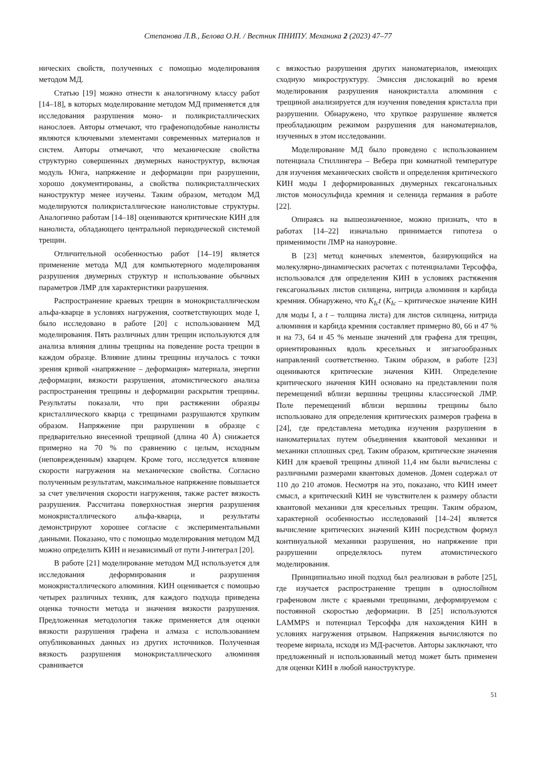Степанова Л.В., Белова О.Н. / Вестник ПНИПУ. Механика 2 (2023) 47–77
нических свойств, полученных с помощью моделирования методом МД.
Статью [19] можно отнести к аналогичному классу работ [14–18], в которых моделирование методом МД применяется для исследования разрушения моно- и поликристаллических нанослоев. Авторы отмечают, что графеноподобные нанолисты являются ключевыми элементами современных материалов и систем. Авторы отмечают, что механические свойства структурно совершенных двумерных наноструктур, включая модуль Юнга, напряжение и деформации при разрушении, хорошо документированы, а свойства поликристаллических наноструктур менее изучены. Таким образом, методом МД моделируются поликристаллические нанолистовые структуры. Аналогично работам [14–18] оцениваются критические КИН для нанолиста, обладающего центральной периодической системой трещин.
Отличительной особенностью работ [14–19] является применение метода МД для компьютерного моделирования разрушения двумерных структур и использование обычных параметров ЛМР для характеристики разрушения.
Распространение краевых трещин в монокристаллическом альфа-кварце в условиях нагружения, соответствующих моде I, было исследовано в работе [20] с использованием МД моделирования. Пять различных длин трещин используются для анализа влияния длины трещины на поведение роста трещин в каждом образце. Влияние длины трещины изучалось с точки зрения кривой «напряжение – деформация» материала, энергии деформации, вязкости разрушения, атомистического анализа распространения трещины и деформации раскрытия трещины. Результаты показали, что при растяжении образцы кристаллического кварца с трещинами разрушаются хрупким образом. Напряжение при разрушении в образце с предварительно внесенной трещиной (длина 40 Å) снижается примерно на 70 % по сравнению с целым, исходным (неповрежденным) кварцем. Кроме того, исследуется влияние скорости нагружения на механические свойства. Согласно полученным результатам, максимальное напряжение повышается за счет увеличения скорости нагружения, также растет вязкость разрушения. Рассчитана поверхностная энергия разрушения монокристаллического альфа-кварца, и результаты демонстрируют хорошее согласие с экспериментальными данными. Показано, что с помощью моделирования методом МД можно определить КИН и независимый от пути J-интеграл [20].
В работе [21] моделирование методом МД используется для исследования деформирования и разрушения монокристаллического алюминия. КИН оценивается с помощью четырех различных техник, для каждого подхода приведена оценка точности метода и значения вязкости разрушения. Предложенная методология также применяется для оценки вязкости разрушения графена и алмаза с использованием опубликованных данных из других источников. Полученная вязкость разрушения монокристаллического алюминия сравнивается
с вязкостью разрушения других наноматериалов, имеющих сходную микроструктуру. Эмиссия дислокаций во время моделирования разрушения нанокристалла алюминия с трещиной анализируется для изучения поведения кристалла при разрушении. Обнаружено, что хрупкое разрушение является преобладающим режимом разрушения для наноматериалов, изученных в этом исследовании.
Моделирование МД было проведено с использованием потенциала Стиллингера – Вебера при комнатной температуре для изучения механических свойств и определения критического КИН моды I деформированных двумерных гексагональных листов моносульфида кремния и селенида германия в работе [22].
Опираясь на вышеозначенное, можно признать, что в работах [14–22] изначально принимается гипотеза о применимости ЛМР на наноуровне.
В [23] метод конечных элементов, базирующийся на молекулярно-динамических расчетах с потенциалами Терсоффа, использовался для определения КИН в условиях растяжения гексагональных листов силицена, нитрида алюминия и карбида кремния. Обнаружено, что K<sub>Ic</sub>t (K<sub>Ic</sub> – критическое значение КИН для моды I, а t – толщина листа) для листов силицена, нитрида алюминия и карбида кремния составляет примерно 80, 66 и 47 % и на 73, 64 и 45 % меньше значений для графена для трещин, ориентированных вдоль кресельных и зигзагообразных направлений соответственно. Таким образом, в работе [23] оцениваются критические значения КИН. Определение критического значения КИН основано на представлении поля перемещений вблизи вершины трещины классической ЛМР. Поле перемещений вблизи вершины трещины было использовано для определения критических размеров графена в [24], где представлена методика изучения разрушения в наноматериалах путем объединения квантовой механики и механики сплошных сред. Таким образом, критические значения КИН для краевой трещины длиной 11,4 нм были вычислены с различными размерами квантовых доменов. Домен содержал от 110 до 210 атомов. Несмотря на это, показано, что КИН имеет смысл, а критический КИН не чувствителен к размеру области квантовой механики для кресельных трещин. Таким образом, характерной особенностью исследований [14–24] является вычисление критических значений КИН посредством формул континуальной механики разрушения, но напряжение при разрушении определялось путем атомистического моделирования.
Принципиально иной подход был реализован в работе [25], где изучается распространение трещин в однослойном графеновом листе с краевыми трещинами, деформируемом с постоянной скоростью деформации. В [25] используются LAMMPS и потенциал Терсоффа для нахождения КИН в условиях нагружения отрывом. Напряжения вычисляются по теореме вириала, исходя из МД-расчетов. Авторы заключают, что предложенный и использованный метод может быть применен для оценки КИН в любой наноструктуре.
51